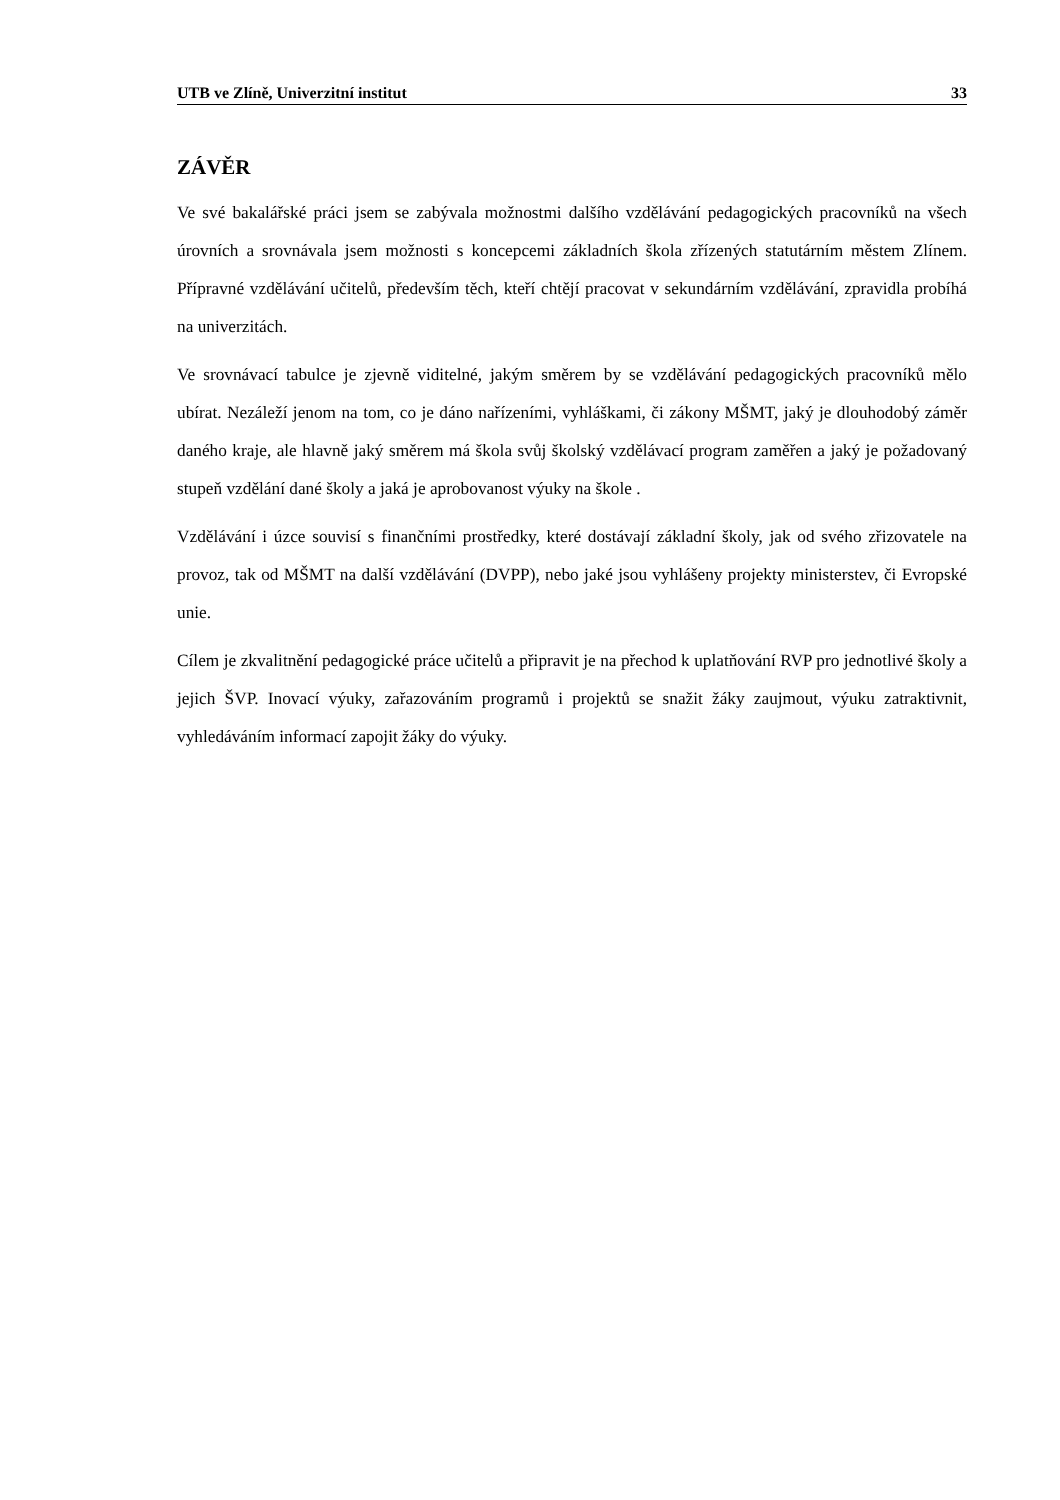UTB ve Zlíně, Univerzitní institut 33
ZÁVĚR
Ve své bakalářské práci jsem se zabývala možnostmi dalšího vzdělávání pedagogických pracovníků na všech úrovních a srovnávala jsem možnosti s koncepcemi základních škola zřízených statutárním městem Zlínem. Přípravné vzdělávání učitelů, především těch, kteří chtějí pracovat v sekundárním vzdělávání, zpravidla probíhá na univerzitách.
Ve srovnávací tabulce je zjevně viditelné, jakým směrem by se vzdělávání pedagogických pracovníků mělo ubírat. Nezáleží jenom na tom, co je dáno nařízeními, vyhláškami, či zákony MŠMT, jaký je dlouhodobý záměr daného kraje, ale hlavně jaký směrem má škola svůj školský vzdělávací program zaměřen a jaký je požadovaný stupeň vzdělání dané školy a jaká je aprobovanost výuky na škole .
Vzdělávání i úzce souvisí s finančními prostředky, které dostávají základní školy, jak od svého zřizovatele na provoz, tak od MŠMT na další vzdělávání (DVPP), nebo jaké jsou vyhlášeny projekty ministerstev, či Evropské unie.
Cílem je zkvalitnění pedagogické práce učitelů a připravit je na přechod k uplatňování RVP pro jednotlivé školy a jejich ŠVP. Inovací výuky, zařazováním programů i projektů se snažit žáky zaujmout, výuku zatraktivnit, vyhledáváním informací zapojit žáky do výuky.